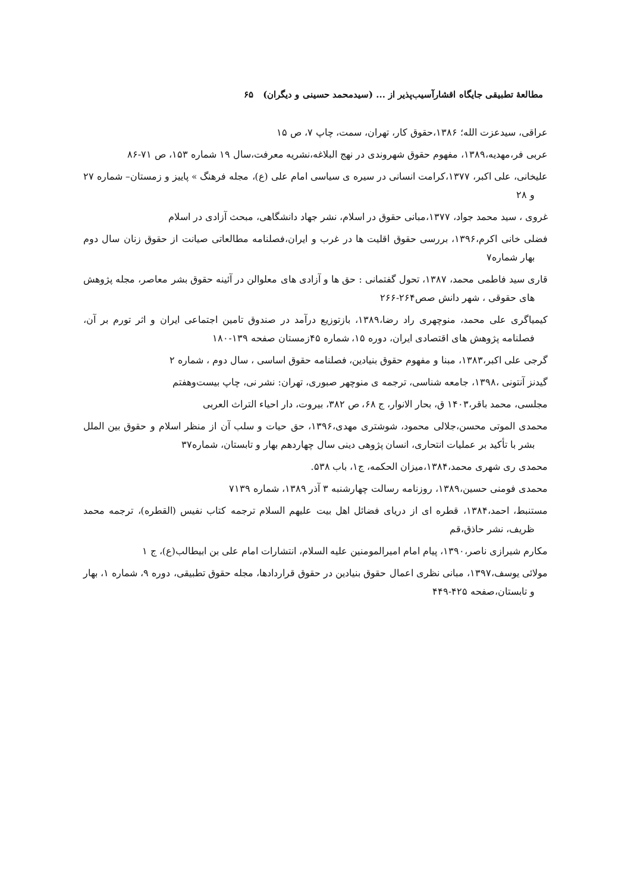مطالعهٔ تطبیقی جایگاه اقشارآسیب‌پذیر از ... (سیدمحمد حسینی و دیگران) ۶۵
عراقی، سیدعزت الله؛ ۱۳۸۶،حقوق کار، تهران، سمت، چاپ ۷، ص ۱۵
عربی فر،مهدیه،۱۳۸۹، مفهوم حقوق شهروندی در نهج البلاغه،نشریه معرفت،سال ۱۹ شماره ۱۵۳، ص ۷۱-۸۶
علیخانی، علی اکبر، ۱۳۷۷،کرامت انسانی در سیره ی سیاسی امام علی (ع)، مجله فرهنگ » پاییز و زمستان– شماره ۲۷ و ۲۸
غروی ، سید محمد جواد، ۱۳۷۷،مبانی حقوق در اسلام، نشر جهاد دانشگاهی، مبحث آزادی در اسلام
فضلی خانی اکرم،۱۳۹۶، بررسی حقوق اقلیت ها در غرب و ایران،فصلنامه مطالعاتی صیانت از حقوق زنان سال دوم بهار شماره۷
قاری سید فاطمی محمد، ۱۳۸۷، تحول گفتمانی : حق ها و آزادی های معلوالن در آئینه حقوق بشر معاصر، مجله پژوهش های حقوقی ، شهر دانش صص۲۶۴-۲۶۶
کیمیاگری علی محمد، منوچهری راد رضا،۱۳۸۹، بازتوزیع درآمد در صندوق تامین اجتماعی ایران و اثر تورم بر آن، فصلنامه پژوهش های اقتصادی ایران، دوره ۱۵، شماره ۴۵زمستان صفحه ۱۳۹-۱۸۰
گرجی علی اکبر،۱۳۸۳، مبنا و مفهوم حقوق بنیادین، فصلنامه حقوق اساسی ، سال دوم ، شماره ۲
گیدنز آنتونی ،۱۳۹۸، جامعه شناسی، ترجمه ی منوچهر صبوری، تهران: نشر نی، چاپ بیست‌وهفتم
مجلسی، محمد باقر،۱۴۰۳ ق، بحار الانوار، ج ۶۸، ص ۳۸۲، بیروت، دار احیاء التراث العربی
محمدی الموتی محسن،جلالی محمود، شوشتری مهدی،۱۳۹۶، حق حیات و سلب آن از منظر اسلام و حقوق بین الملل بشر با تأکید بر عملیات انتحاری، انسان پژوهی دینی سال چهاردهم بهار و تابستان، شماره۳۷
محمدی ری شهری محمد،۱۳۸۴،میزان الحکمه، ج۱، باب ۵۳۸.
محمدی فومنی حسین،۱۳۸۹، روزنامه رسالت چهارشنبه ۳ آذر ۱۳۸۹، شماره ۷۱۳۹
مستنبط، احمد،۱۳۸۴، قطره ای از دریای فضائل اهل بیت علیهم السلام ترجمه کتاب نفیس (القطره)، ترجمه محمد ظریف، نشر حاذق،قم
مکارم شیرازی ناصر،۱۳۹۰، پیام امام امیرالمومنین علیه السلام، انتشارات امام علی بن ابیطالب(ع)، ج ۱
مولائی یوسف،۱۳۹۷، مبانی نظری اعمال حقوق بنیادین در حقوق قراردادها، مجله حقوق تطبیقی، دوره ۹، شماره ۱، بهار و تابستان،صفحه ۴۲۵-۴۴۹